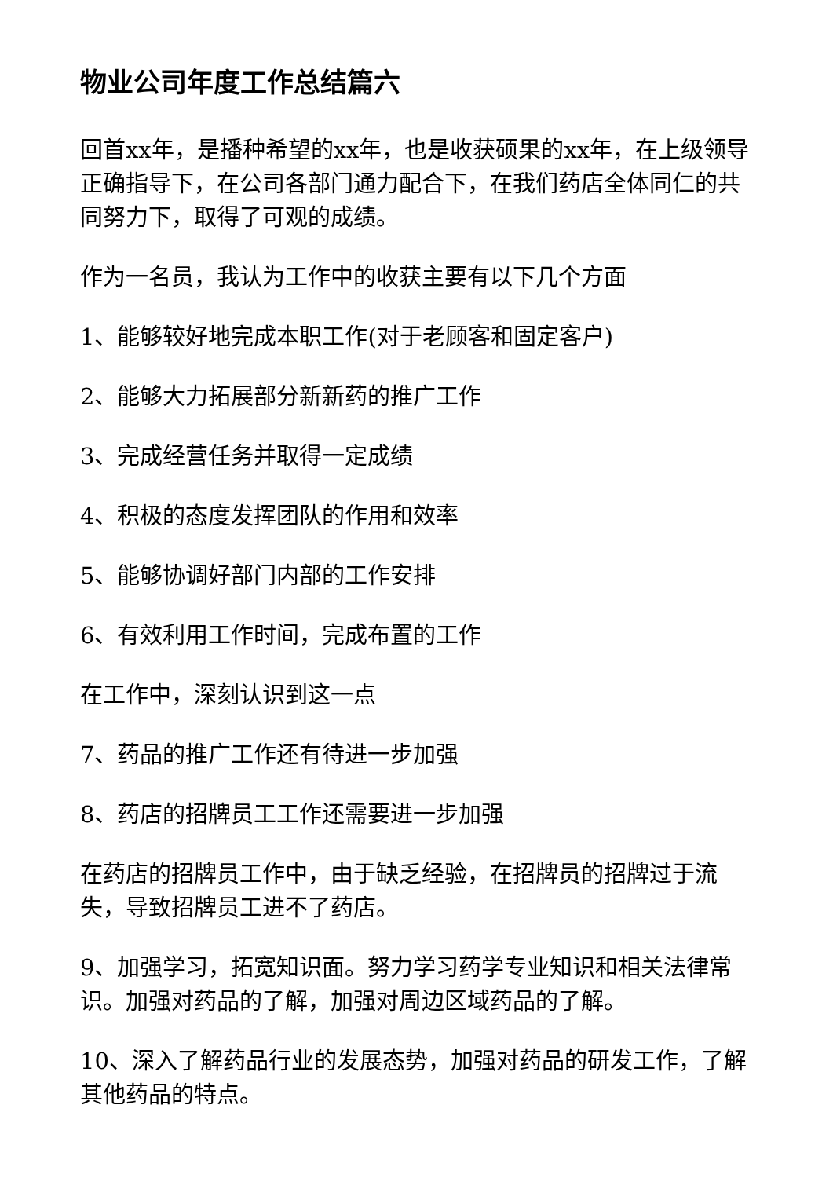物业公司年度工作总结篇六
回首xx年，是播种希望的xx年，也是收获硕果的xx年，在上级领导正确指导下，在公司各部门通力配合下，在我们药店全体同仁的共同努力下，取得了可观的成绩。
作为一名员，我认为工作中的收获主要有以下几个方面
1、能够较好地完成本职工作(对于老顾客和固定客户)
2、能够大力拓展部分新新药的推广工作
3、完成经营任务并取得一定成绩
4、积极的态度发挥团队的作用和效率
5、能够协调好部门内部的工作安排
6、有效利用工作时间，完成布置的工作
在工作中，深刻认识到这一点
7、药品的推广工作还有待进一步加强
8、药店的招牌员工工作还需要进一步加强
在药店的招牌员工作中，由于缺乏经验，在招牌员的招牌过于流失，导致招牌员工进不了药店。
9、加强学习，拓宽知识面。努力学习药学专业知识和相关法律常识。加强对药品的了解，加强对周边区域药品的了解。
10、深入了解药品行业的发展态势，加强对药品的研发工作，了解其他药品的特点。